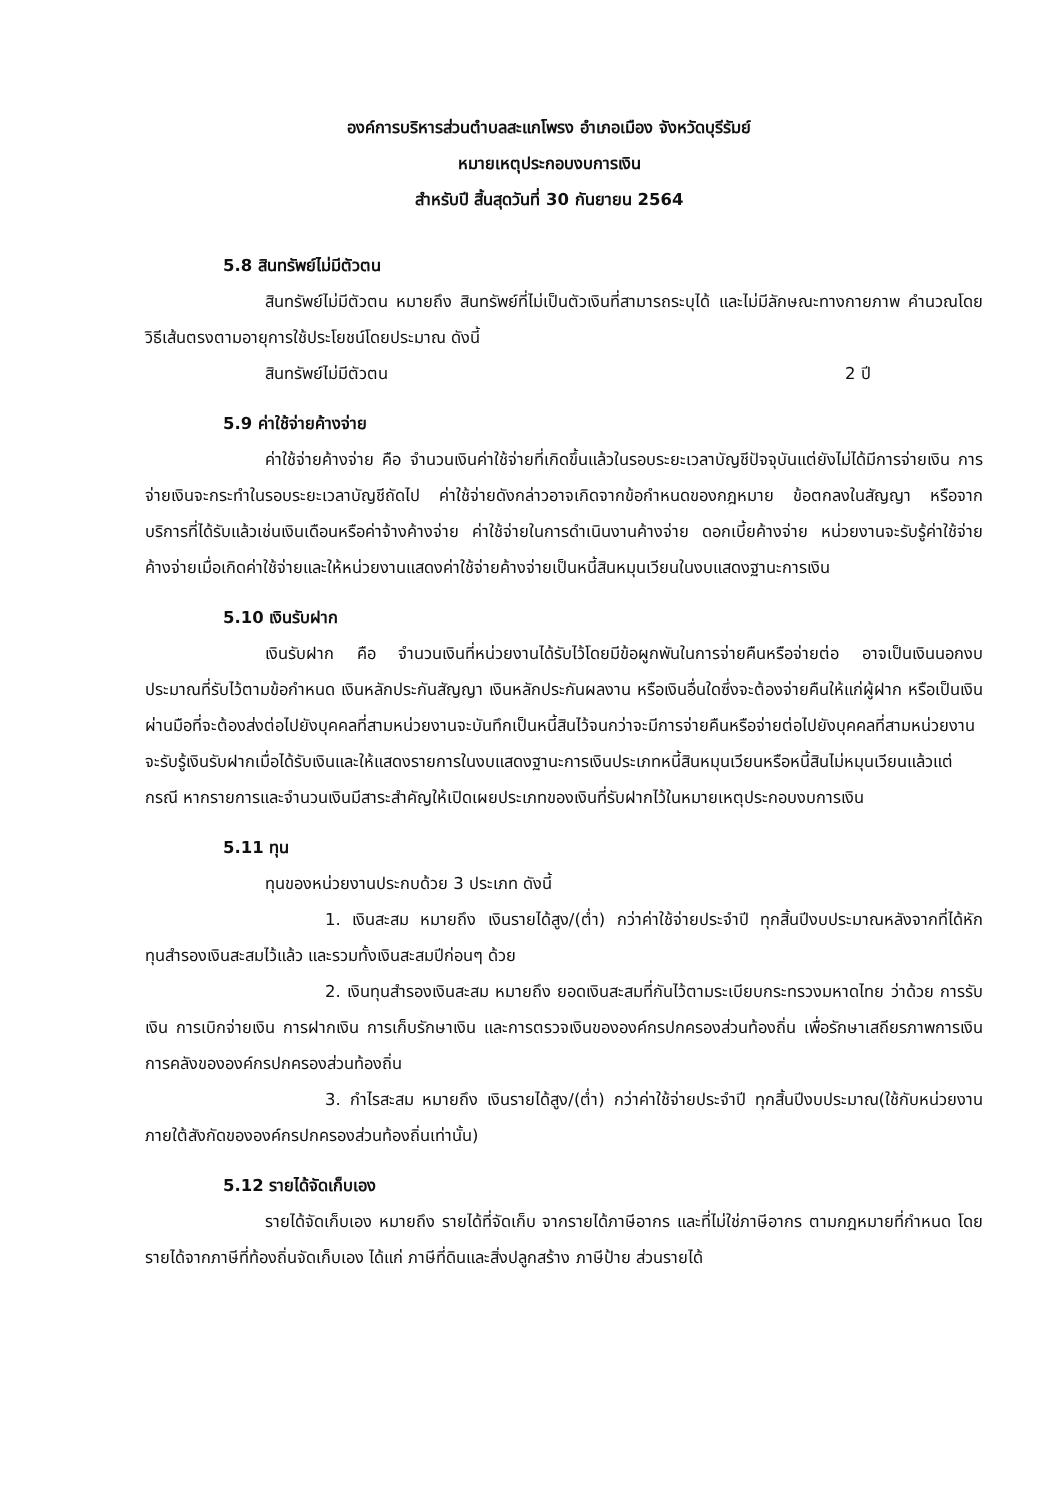องค์การบริหารส่วนตำบลสะแกโพรง อำเภอเมือง จังหวัดบุรีรัมย์
หมายเหตุประกอบงบการเงิน
สำหรับปี สิ้นสุดวันที่ 30 กันยายน 2564
5.8 สินทรัพย์ไม่มีตัวตน
สินทรัพย์ไม่มีตัวตน หมายถึง สินทรัพย์ที่ไม่เป็นตัวเงินที่สามารถระบุได้ และไม่มีลักษณะทางกายภาพ คำนวณโดยวิธีเส้นตรงตามอายุการใช้ประโยชน์โดยประมาณ ดังนี้
สินทรัพย์ไม่มีตัวตน 2 ปี
5.9 ค่าใช้จ่ายค้างจ่าย
ค่าใช้จ่ายค้างจ่าย คือ จำนวนเงินค่าใช้จ่ายที่เกิดขึ้นแล้วในรอบระยะเวลาบัญชีปัจจุบันแต่ยังไม่ได้มีการจ่ายเงิน การจ่ายเงินจะกระทำในรอบระยะเวลาบัญชีถัดไป ค่าใช้จ่ายดังกล่าวอาจเกิดจากข้อกำหนดของกฎหมาย ข้อตกลงในสัญญา หรือจากบริการที่ได้รับแล้วเช่นเงินเดือนหรือค่าจ้างค้างจ่าย ค่าใช้จ่ายในการดำเนินงานค้างจ่าย ดอกเบี้ยค้างจ่าย หน่วยงานจะรับรู้ค่าใช้จ่ายค้างจ่ายเมื่อเกิดค่าใช้จ่ายและให้หน่วยงานแสดงค่าใช้จ่ายค้างจ่ายเป็นหนี้สินหมุนเวียนในงบแสดงฐานะการเงิน
5.10 เงินรับฝาก
เงินรับฝาก คือ จำนวนเงินที่หน่วยงานได้รับไว้โดยมีข้อผูกพันในการจ่ายคืนหรือจ่ายต่อ อาจเป็นเงินนอกงบประมาณที่รับไว้ตามข้อกำหนด เงินหลักประกันสัญญา เงินหลักประกันผลงาน หรือเงินอื่นใดซึ่งจะต้องจ่ายคืนให้แก่ผู้ฝาก หรือเป็นเงินผ่านมือที่จะต้องส่งต่อไปยังบุคคลที่สามหน่วยงานจะบันทึกเป็นหนี้สินไว้จนกว่าจะมีการจ่ายคืนหรือจ่ายต่อไปยังบุคคลที่สามหน่วยงานจะรับรู้เงินรับฝากเมื่อได้รับเงินและให้แสดงรายการในงบแสดงฐานะการเงินประเภทหนี้สินหมุนเวียนหรือหนี้สินไม่หมุนเวียนแล้วแต่กรณี หากรายการและจำนวนเงินมีสาระสำคัญให้เปิดเผยประเภทของเงินที่รับฝากไว้ในหมายเหตุประกอบงบการเงิน
5.11 ทุน
ทุนของหน่วยงานประกบด้วย 3 ประเภท ดังนี้
1. เงินสะสม หมายถึง เงินรายได้สูง/(ต่ำ) กว่าค่าใช้จ่ายประจำปี ทุกสิ้นปีงบประมาณหลังจากที่ได้หักทุนสำรองเงินสะสมไว้แล้ว และรวมทั้งเงินสะสมปีก่อนๆ ด้วย
2. เงินทุนสำรองเงินสะสม หมายถึง ยอดเงินสะสมที่กันไว้ตามระเบียบกระทรวงมหาดไทย ว่าด้วย การรับเงิน การเบิกจ่ายเงิน การฝากเงิน การเก็บรักษาเงิน และการตรวจเงินขององค์กรปกครองส่วนท้องถิ่น เพื่อรักษาเสถียรภาพการเงินการคลังขององค์กรปกครองส่วนท้องถิ่น
3. กำไรสะสม หมายถึง เงินรายได้สูง/(ต่ำ) กว่าค่าใช้จ่ายประจำปี ทุกสิ้นปีงบประมาณ(ใช้กับหน่วยงานภายใต้สังกัดขององค์กรปกครองส่วนท้องถิ่นเท่านั้น)
5.12 รายได้จัดเก็บเอง
รายได้จัดเก็บเอง หมายถึง รายได้ที่จัดเก็บ จากรายได้ภาษีอากร และที่ไม่ใช่ภาษีอากร ตามกฎหมายที่กำหนด โดยรายได้จากภาษีที่ท้องถิ่นจัดเก็บเอง ได้แก่ ภาษีที่ดินและสิ่งปลูกสร้าง ภาษีป้าย ส่วนรายได้